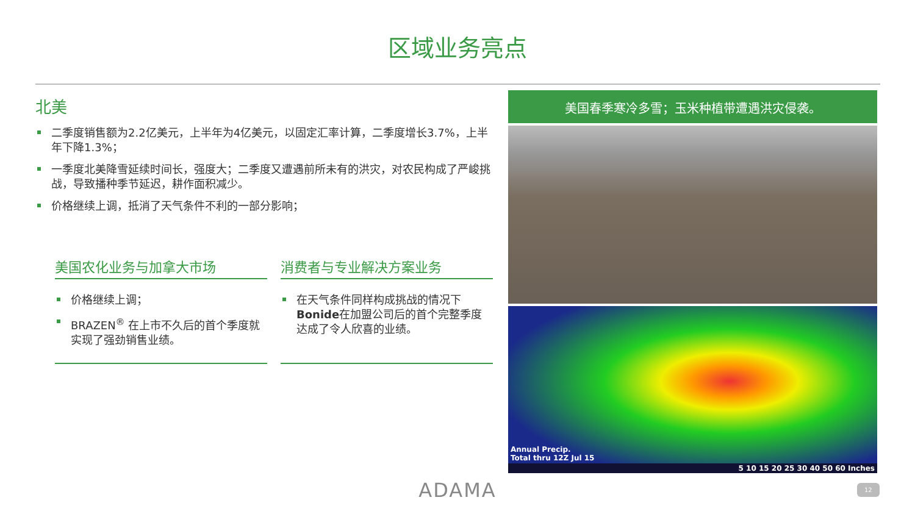区域业务亮点
北美
二季度销售额为2.2亿美元，上半年为4亿美元，以固定汇率计算，二季度增长3.7%，上半年下降1.3%；
一季度北美降雪延续时间长，强度大；二季度又遭遇前所未有的洪灾，对农民构成了严峻挑战，导致播种季节延迟，耕作面积减少。
价格继续上调，抵消了天气条件不利的一部分影响；
美国农化业务与加拿大市场
价格继续上调；
BRAZEN<sup>®</sup> 在上市不久后的首个季度就实现了强劲销售业绩。
消费者与专业解决方案业务
在天气条件同样构成挑战的情况下Bonide在加盟公司后的首个完整季度达成了令人欣喜的业绩。
美国春季寒冷多雪；玉米种植带遭遇洪灾侵袭。
Annual Precip.
Total thru 12Z Jul 15
5 10 15 20 25 30 40 50 60 Inches
ADAMA 12